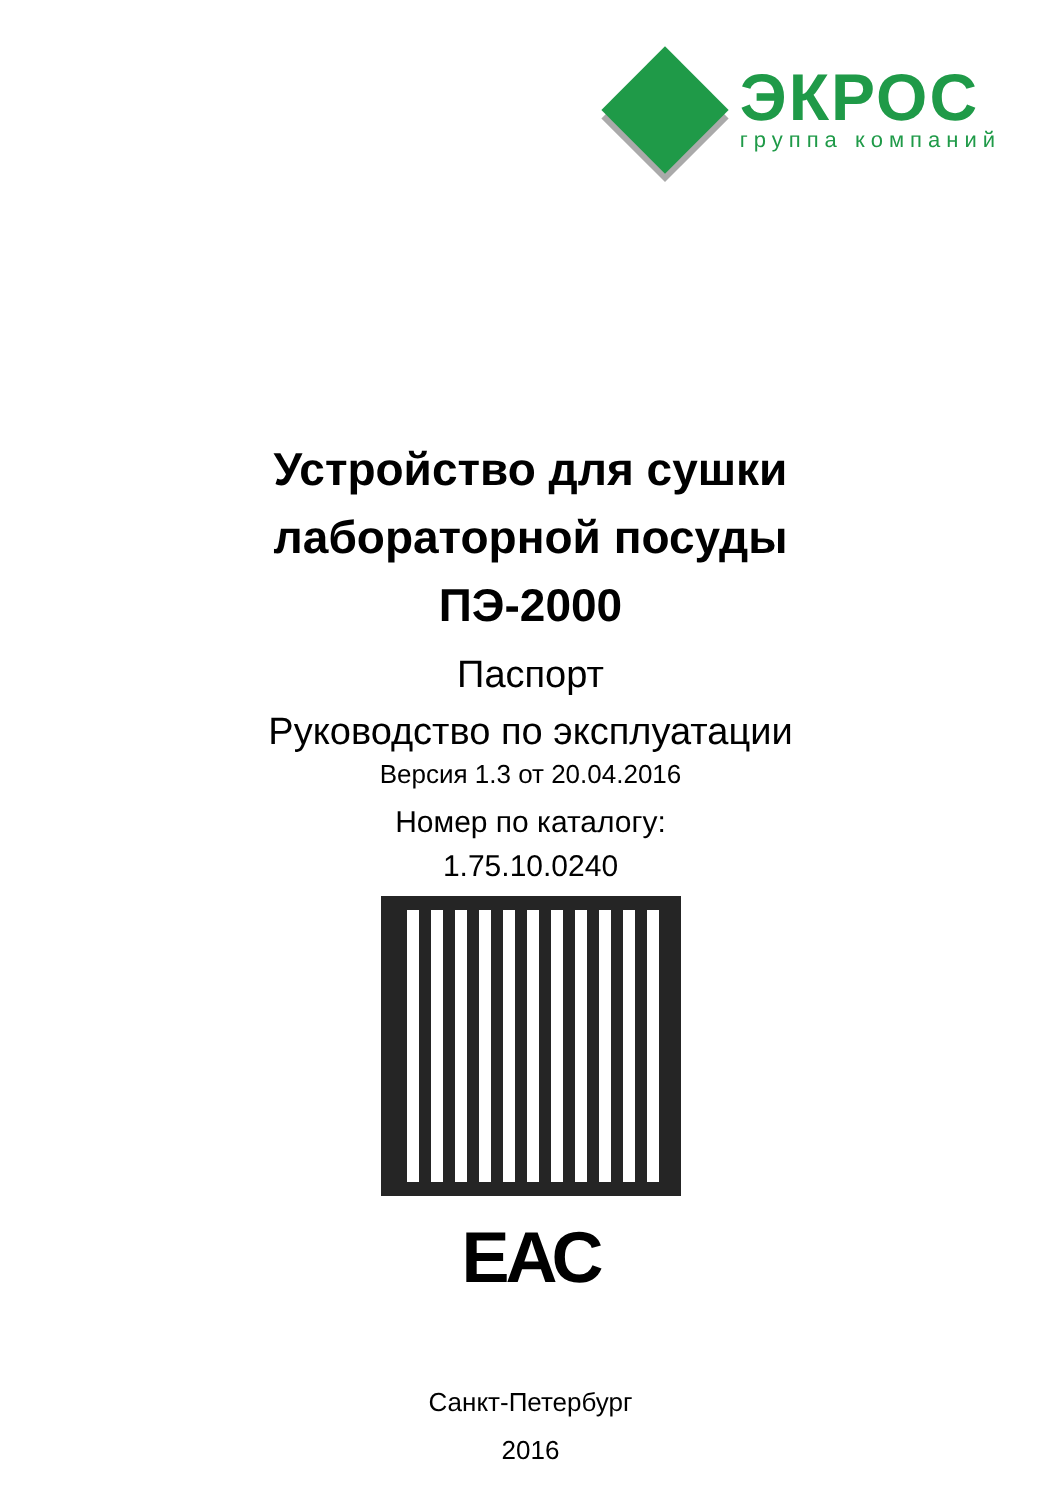ЭКРОС
группа компаний
Устройство для сушки
лабораторной посуды
ПЭ-2000
Паспорт
Руководство по эксплуатации
Версия 1.3 от 20.04.2016
Номер по каталогу:
1.75.10.0240
ЕАС
Санкт-Петербург
2016